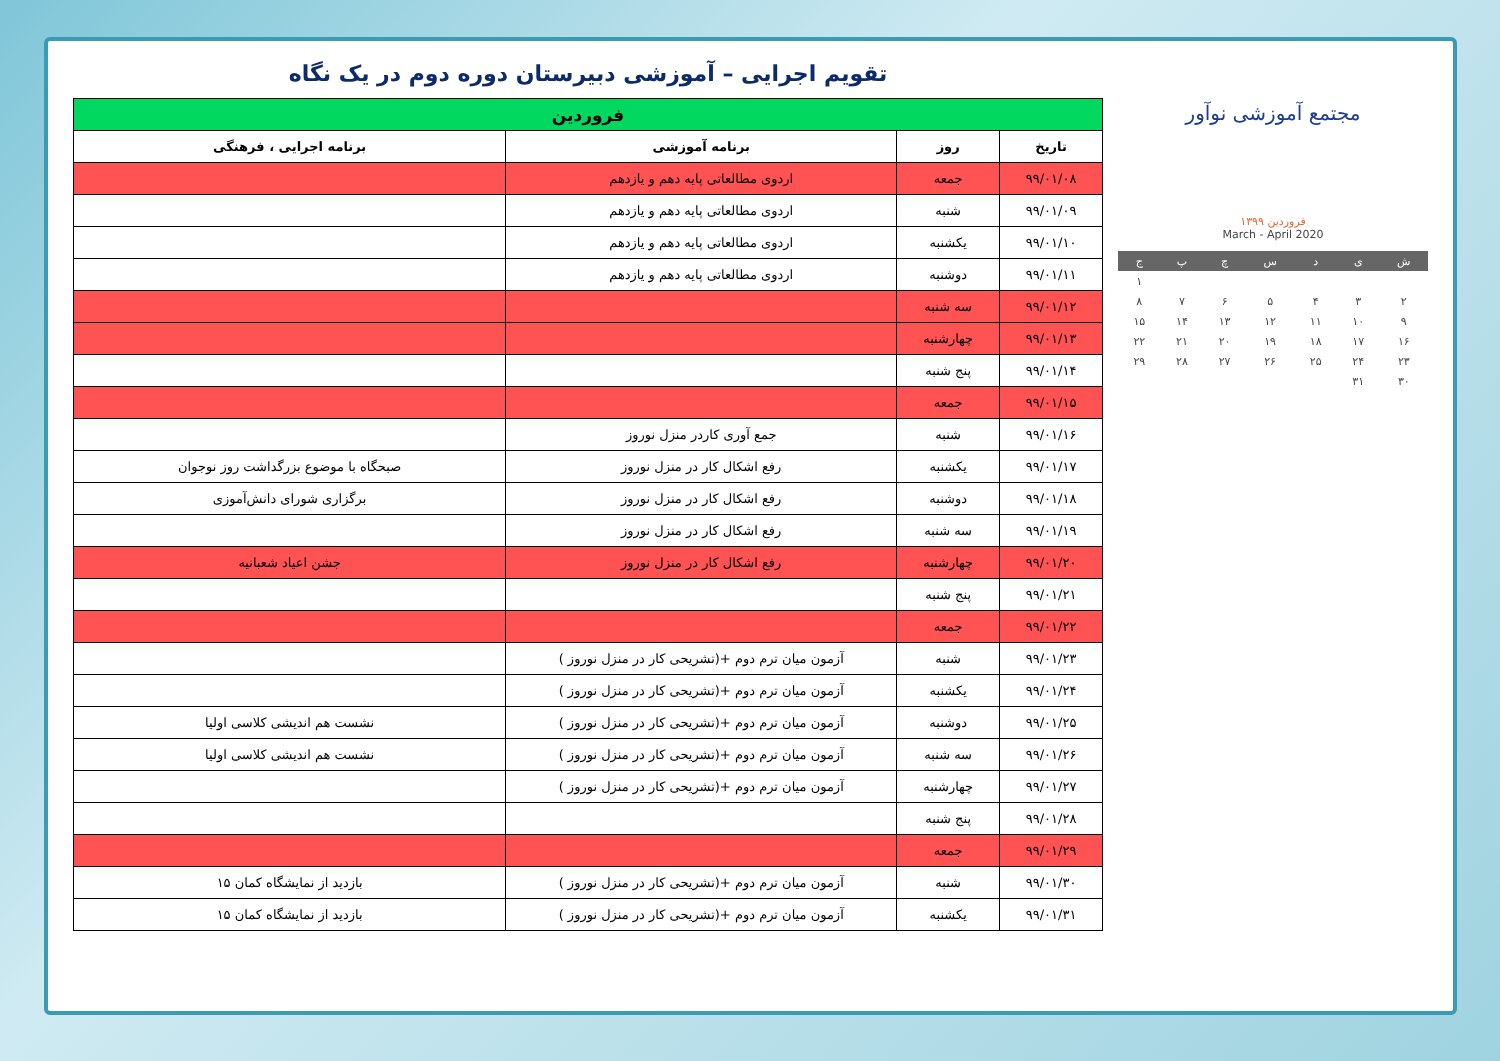مجتمع آموزشی نوآور
فروردین ۱۳۹۹
March - April 2020
| ش | ی | د | س | چ | پ | ج |
| | | | | | | ۱ |
| ۲ | ۳ | ۴ | ۵ | ۶ | ۷ | ۸ |
| ۹ | ۱۰ | ۱۱ | ۱۲ | ۱۳ | ۱۴ | ۱۵ |
| ۱۶ | ۱۷ | ۱۸ | ۱۹ | ۲۰ | ۲۱ | ۲۲ |
| ۲۳ | ۲۴ | ۲۵ | ۲۶ | ۲۷ | ۲۸ | ۲۹ |
| ۳۰ | ۳۱ | | | | | |
تقویم اجرایی – آموزشی دبیرستان دوره دوم در یک نگاه
| فروردین | | | |
| --- | --- | --- | --- |
| تاریخ | روز | برنامه آموزشی | برنامه اجرایی ، فرهنگی |
| ۹۹/۰۱/۰۸ | جمعه | اردوی مطالعاتی پایه دهم و یازدهم | |
| ۹۹/۰۱/۰۹ | شنبه | اردوی مطالعاتی پایه دهم و یازدهم | |
| ۹۹/۰۱/۱۰ | یکشنبه | اردوی مطالعاتی پایه دهم و یازدهم | |
| ۹۹/۰۱/۱۱ | دوشنبه | اردوی مطالعاتی پایه دهم و یازدهم | |
| ۹۹/۰۱/۱۲ | سه شنبه | | |
| ۹۹/۰۱/۱۳ | چهارشنبه | | |
| ۹۹/۰۱/۱۴ | پنج شنبه | | |
| ۹۹/۰۱/۱۵ | جمعه | | |
| ۹۹/۰۱/۱۶ | شنبه | جمع آوری کاردر منزل نوروز | |
| ۹۹/۰۱/۱۷ | یکشنبه | رفع اشکال کار در منزل نوروز | صبحگاه با موضوع بزرگداشت روز نوجوان |
| ۹۹/۰۱/۱۸ | دوشنبه | رفع اشکال کار در منزل نوروز | برگزاری شورای دانش‌آموزی |
| ۹۹/۰۱/۱۹ | سه شنبه | رفع اشکال کار در منزل نوروز | |
| ۹۹/۰۱/۲۰ | چهارشنبه | رفع اشکال کار در منزل نوروز | جشن اعیاد شعبانیه |
| ۹۹/۰۱/۲۱ | پنج شنبه | | |
| ۹۹/۰۱/۲۲ | جمعه | | |
| ۹۹/۰۱/۲۳ | شنبه | آزمون میان ترم دوم +(تشریحی کار در منزل نوروز ) | |
| ۹۹/۰۱/۲۴ | یکشنبه | آزمون میان ترم دوم +(تشریحی کار در منزل نوروز ) | |
| ۹۹/۰۱/۲۵ | دوشنبه | آزمون میان ترم دوم +(تشریحی کار در منزل نوروز ) | نشست هم اندیشی کلاسی اولیا |
| ۹۹/۰۱/۲۶ | سه شنبه | آزمون میان ترم دوم +(تشریحی کار در منزل نوروز ) | نشست هم اندیشی کلاسی اولیا |
| ۹۹/۰۱/۲۷ | چهارشنبه | آزمون میان ترم دوم +(تشریحی کار در منزل نوروز ) | |
| ۹۹/۰۱/۲۸ | پنج شنبه | | |
| ۹۹/۰۱/۲۹ | جمعه | | |
| ۹۹/۰۱/۳۰ | شنبه | آزمون میان ترم دوم +(تشریحی کار در منزل نوروز ) | بازدید از نمایشگاه کمان ۱۵ |
| ۹۹/۰۱/۳۱ | یکشنبه | آزمون میان ترم دوم +(تشریحی کار در منزل نوروز ) | بازدید از نمایشگاه کمان ۱۵ |